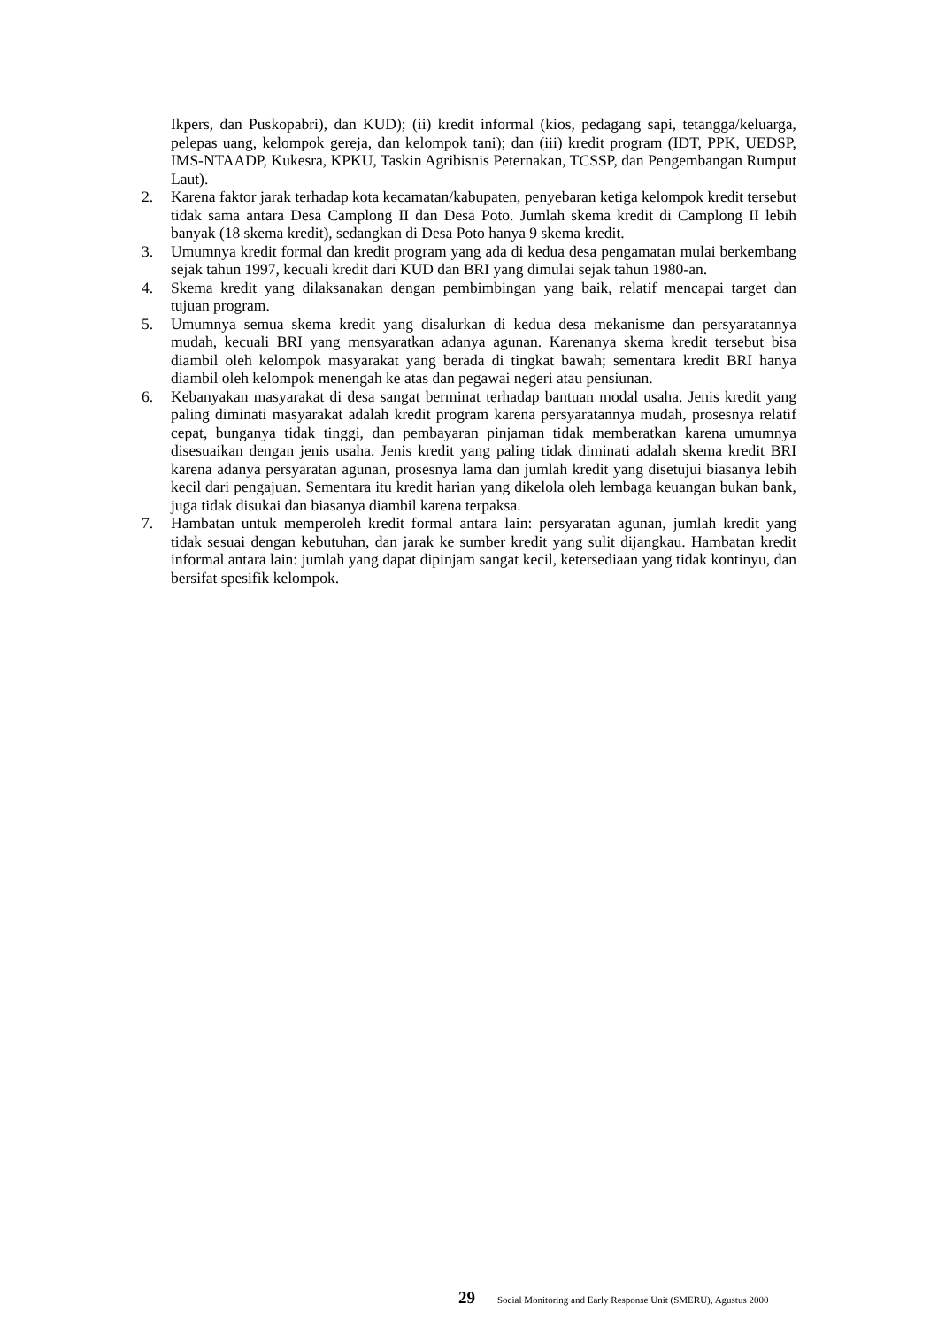Ikpers, dan Puskopabri), dan KUD); (ii) kredit informal (kios, pedagang sapi, tetangga/keluarga, pelepas uang, kelompok gereja, dan kelompok tani); dan (iii) kredit program (IDT, PPK, UEDSP, IMS-NTAADP, Kukesra, KPKU, Taskin Agribisnis Peternakan, TCSSP, dan Pengembangan Rumput Laut).
2. Karena faktor jarak terhadap kota kecamatan/kabupaten, penyebaran ketiga kelompok kredit tersebut tidak sama antara Desa Camplong II dan Desa Poto. Jumlah skema kredit di Camplong II lebih banyak (18 skema kredit), sedangkan di Desa Poto hanya 9 skema kredit.
3. Umumnya kredit formal dan kredit program yang ada di kedua desa pengamatan mulai berkembang sejak tahun 1997, kecuali kredit dari KUD dan BRI yang dimulai sejak tahun 1980-an.
4. Skema kredit yang dilaksanakan dengan pembimbingan yang baik, relatif mencapai target dan tujuan program.
5. Umumnya semua skema kredit yang disalurkan di kedua desa mekanisme dan persyaratannya mudah, kecuali BRI yang mensyaratkan adanya agunan. Karenanya skema kredit tersebut bisa diambil oleh kelompok masyarakat yang berada di tingkat bawah; sementara kredit BRI hanya diambil oleh kelompok menengah ke atas dan pegawai negeri atau pensiunan.
6. Kebanyakan masyarakat di desa sangat berminat terhadap bantuan modal usaha. Jenis kredit yang paling diminati masyarakat adalah kredit program karena persyaratannya mudah, prosesnya relatif cepat, bunganya tidak tinggi, dan pembayaran pinjaman tidak memberatkan karena umumnya disesuaikan dengan jenis usaha. Jenis kredit yang paling tidak diminati adalah skema kredit BRI karena adanya persyaratan agunan, prosesnya lama dan jumlah kredit yang disetujui biasanya lebih kecil dari pengajuan. Sementara itu kredit harian yang dikelola oleh lembaga keuangan bukan bank, juga tidak disukai dan biasanya diambil karena terpaksa.
7. Hambatan untuk memperoleh kredit formal antara lain: persyaratan agunan, jumlah kredit yang tidak sesuai dengan kebutuhan, dan jarak ke sumber kredit yang sulit dijangkau. Hambatan kredit informal antara lain: jumlah yang dapat dipinjam sangat kecil, ketersediaan yang tidak kontinyu, dan bersifat spesifik kelompok.
29 Social Monitoring and Early Response Unit (SMERU), Agustus 2000